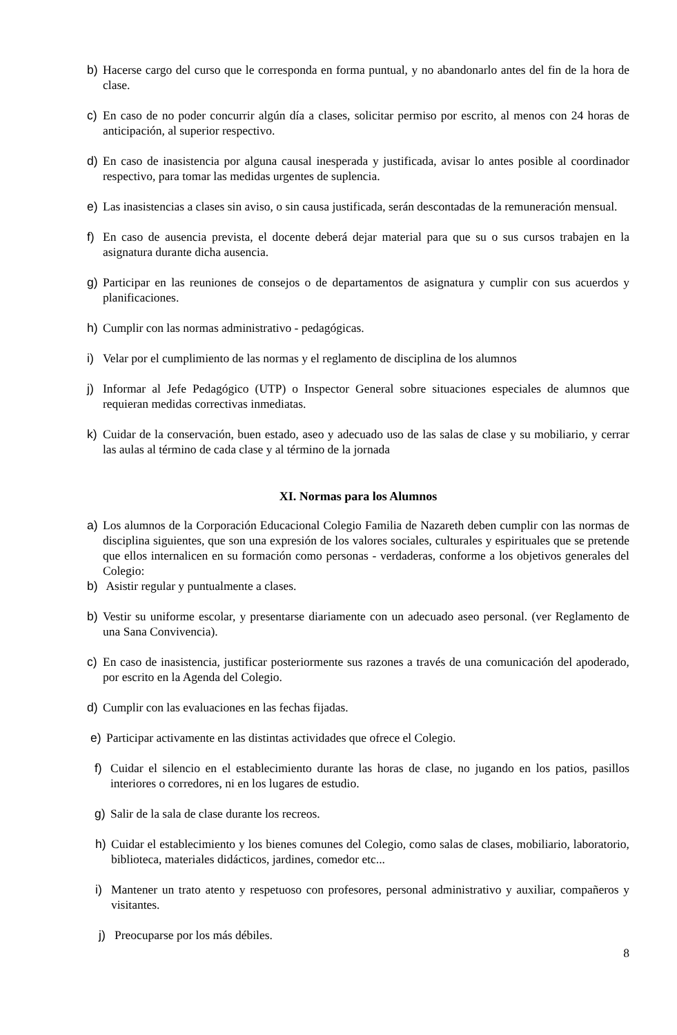b) Hacerse cargo del curso que le corresponda en forma puntual, y no abandonarlo antes del fin de la hora de clase.
c) En caso de no poder concurrir algún día a clases, solicitar permiso por escrito, al menos con 24 horas de anticipación, al superior respectivo.
d) En caso de inasistencia por alguna causal inesperada y justificada, avisar lo antes posible al coordinador respectivo, para tomar las medidas urgentes de suplencia.
e) Las inasistencias a clases sin aviso, o sin causa justificada, serán descontadas de la remuneración mensual.
f) En caso de ausencia prevista, el docente deberá dejar material para que su o sus cursos trabajen en la asignatura durante dicha ausencia.
g) Participar en las reuniones de consejos o de departamentos de asignatura y cumplir con sus acuerdos y planificaciones.
h) Cumplir con las normas administrativo - pedagógicas.
i) Velar por el cumplimiento de las normas y el reglamento de disciplina de los alumnos
j) Informar al Jefe Pedagógico (UTP) o Inspector General sobre situaciones especiales de alumnos que requieran medidas correctivas inmediatas.
k) Cuidar de la conservación, buen estado, aseo y adecuado uso de las salas de clase y su mobiliario, y cerrar las aulas al término de cada clase y al término de la jornada
XI. Normas para los Alumnos
a) Los alumnos de la Corporación Educacional Colegio Familia de Nazareth deben cumplir con las normas de disciplina siguientes, que son una expresión de los valores sociales, culturales y espirituales que se pretende que ellos internalicen en su formación como personas - verdaderas, conforme a los objetivos generales del Colegio:
b) Asistir regular y puntualmente a clases.
b) Vestir su uniforme escolar, y presentarse diariamente con un adecuado aseo personal. (ver Reglamento de una Sana Convivencia).
c) En caso de inasistencia, justificar posteriormente sus razones a través de una comunicación del apoderado, por escrito en la Agenda del Colegio.
d) Cumplir con las evaluaciones en las fechas fijadas.
e) Participar activamente en las distintas actividades que ofrece el Colegio.
f) Cuidar el silencio en el establecimiento durante las horas de clase, no jugando en los patios, pasillos interiores o corredores, ni en los lugares de estudio.
g) Salir de la sala de clase durante los recreos.
h) Cuidar el establecimiento y los bienes comunes del Colegio, como salas de clases, mobiliario, laboratorio, biblioteca, materiales didácticos, jardines, comedor etc...
i) Mantener un trato atento y respetuoso con profesores, personal administrativo y auxiliar, compañeros y visitantes.
j) Preocuparse por los más débiles.
8